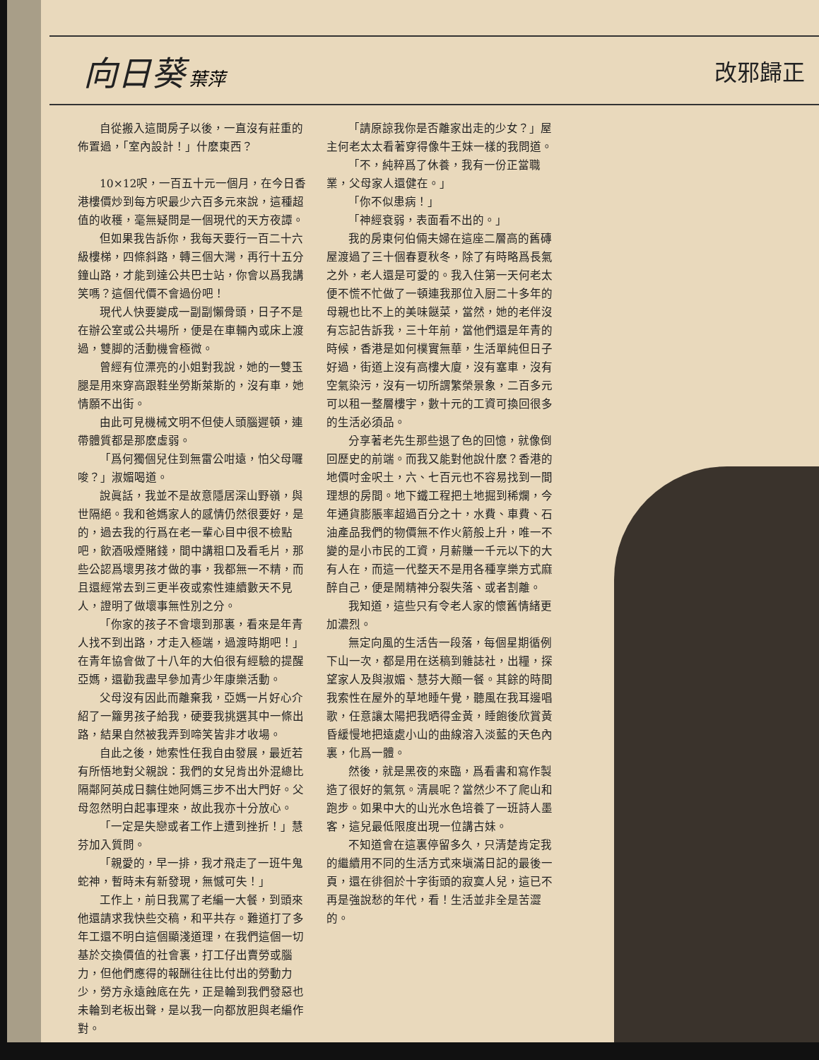向日葵 葉萍
改邪歸正
自從搬入這間房子以後，一直沒有莊重的佈置過，「室內設計！」什麽東西？
10×12呎，一百五十元一個月，在今日香港樓價炒到每方呎最少六百多元來說，這種超值的收穫，毫無疑問是一個現代的天方夜譚。
但如果我告訴你，我每天要行一百二十六級樓梯，四條斜路，轉三個大灣，再行十五分鐘山路，才能到達公共巴士站，你會以爲我講笑嗎？這個代價不會過份吧！
現代人快要變成一副副懶骨頭，日子不是在辦公室或公共場所，便是在車輛內或床上渡過，雙脚的活動機會極微。
曾經有位漂亮的小姐對我說，她的一雙玉腿是用來穿高跟鞋坐勞斯萊斯的，沒有車，她情願不出街。
由此可見機械文明不但使人頭腦遲頓，連帶體質都是那麽虛弱。
「爲何獨個兒住到無雷公咁遠，怕父母囉唆？」淑媚喝道。
說眞話，我並不是故意隱居深山野嶺，與世隔絕。我和爸媽家人的感情仍然很要好，是的，過去我的行爲在老一輩心目中很不檢點吧，飲酒吸煙賭錢，間中講粗口及看毛片，那些公認爲壞男孩才做的事，我都無一不精，而且還經常去到三更半夜或索性連續數天不見人，證明了做壞事無性別之分。
「你家的孩子不會壞到那裏，看來是年青人找不到出路，才走入極端，過渡時期吧！」在青年協會做了十八年的大伯很有經驗的提醒亞媽，還勸我盡早參加青少年康樂活動。
父母沒有因此而離棄我，亞媽一片好心介紹了一籮男孩子給我，硬要我挑選其中一條出路，結果自然被我弄到啼笑皆非才收場。
自此之後，她索性任我自由發展，最近若有所悟地對父親說：我們的女兒肯出外混總比隔鄰阿英成日黐住她阿媽三步不出大門好。父母忽然明白起事理來，故此我亦十分放心。
「一定是失戀或者工作上遭到挫折！」慧芬加入質問。
「親愛的，早一排，我才飛走了一班牛鬼蛇神，暫時未有新發現，無憾可失！」
工作上，前日我罵了老編一大餐，到頭來他還請求我快些交稿，和平共存。難道打了多年工還不明白這個顯淺道理，在我們這個一切基於交換價值的社會裏，打工仔出賣勞或腦力，但他們應得的報酬往往比付出的勞動力少，勞方永遠蝕底在先，正是輪到我們發惡也未輪到老板出聲，是以我一向都放胆與老編作對。
「請原諒我你是否離家出走的少女？」屋主何老太太看著穿得像牛王妹一樣的我問道。
「不，純粹爲了休養，我有一份正當職業，父母家人還健在。」
「你不似患病！」
「神經衰弱，表面看不出的。」
我的房東何伯倆夫婦在這座二層高的舊磚屋渡過了三十個春夏秋冬，除了有時略爲長氣之外，老人還是可愛的。我入住第一天何老太便不慌不忙做了一頓連我那位入厨二十多年的母親也比不上的美味餸菜，當然，她的老伴沒有忘記告訴我，三十年前，當他們還是年青的時候，香港是如何樸實無華，生活單純但日子好過，街道上沒有高樓大廈，沒有塞車，沒有空氣染污，沒有一切所謂繁榮景象，二百多元可以租一整層樓宇，數十元的工資可換回很多的生活必須品。
分享著老先生那些退了色的回憶，就像倒回歷史的前端。而我又能對他說什麽？香港的地價吋金呎土，六、七百元也不容易找到一間理想的房間。地下鐵工程把土地掘到稀爛，今年通貨膨脹率超過百分之十，水費、車費、石油產品我們的物價無不作火箭般上升，唯一不變的是小市民的工資，月薪賺一千元以下的大有人在，而這一代整天不是用各種享樂方式麻醉自己，便是鬧精神分裂失落、或者割離。
我知道，這些只有令老人家的懷舊情緒更加濃烈。
無定向風的生活告一段落，每個星期循例下山一次，都是用在送稿到雜誌社，出糧，探望家人及與淑媚、慧芬大顚一餐。其餘的時間我索性在屋外的草地睡午覺，聽風在我耳邊唱歌，任意讓太陽把我晒得金黃，睡飽後欣賞黃昏緩慢地把遠處小山的曲線溶入淡藍的天色內裏，化爲一體。
然後，就是黑夜的來臨，爲看書和寫作製造了很好的氣氛。清晨呢？當然少不了爬山和跑步。如果中大的山光水色培養了一班詩人墨客，這兒最低限度出現一位講古妹。
不知道會在這裏停留多久，只清楚肯定我的繼續用不同的生活方式來塡滿日記的最後一頁，還在徘徊於十字街頭的寂寞人兒，這已不再是強說愁的年代，看！生活並非全是苦澀的。